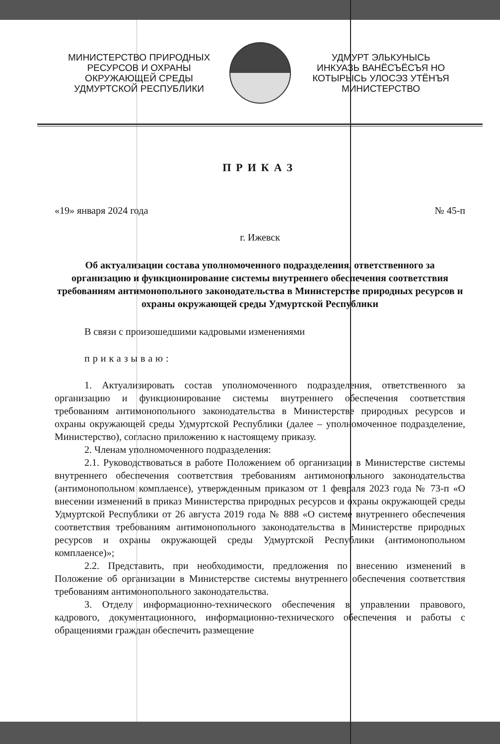МИНИСТЕРСТВО ПРИРОДНЫХ
РЕСУРСОВ И ОХРАНЫ
ОКРУЖАЮЩЕЙ СРЕДЫ
УДМУРТСКОЙ РЕСПУБЛИКИ
УДМУРТ ЭЛЬКУНЫСЬ
ИНКУАЗЬ ВАНЁСЪЁСЪЯ НО
КОТЫРЫСЬ УЛОСЭЗ УТЁНЪЯ
МИНИСТЕРСТВО
ПРИКАЗ
«19» января 2024 года № 45-п
г. Ижевск
Об актуализации состава уполномоченного подразделения, ответственного за организацию и функционирование системы внутреннего обеспечения соответствия требованиям антимонопольного законодательства в Министерстве природных ресурсов и охраны окружающей среды Удмуртской Республики
В связи с произошедшими кадровыми изменениями
приказываю:
1. Актуализировать состав уполномоченного подразделения, ответственного за организацию и функционирование системы внутреннего обеспечения соответствия требованиям антимонопольного законодательства в Министерстве природных ресурсов и охраны окружающей среды Удмуртской Республики (далее – уполномоченное подразделение, Министерство), согласно приложению к настоящему приказу.
2. Членам уполномоченного подразделения:
2.1. Руководствоваться в работе Положением об организации в Министерстве системы внутреннего обеспечения соответствия требованиям антимонопольного законодательства (антимонопольном комплаенсе), утвержденным приказом от 1 февраля 2023 года № 73-п «О внесении изменений в приказ Министерства природных ресурсов и охраны окружающей среды Удмуртской Республики от 26 августа 2019 года № 888 «О системе внутреннего обеспечения соответствия требованиям антимонопольного законодательства в Министерстве природных ресурсов и охраны окружающей среды Удмуртской Республики (антимонопольном комплаенсе)»;
2.2. Представить, при необходимости, предложения по внесению изменений в Положение об организации в Министерстве системы внутреннего обеспечения соответствия требованиям антимонопольного законодательства.
3. Отделу информационно-технического обеспечения в управлении правового, кадрового, документационного, информационно-технического обеспечения и работы с обращениями граждан обеспечить размещение